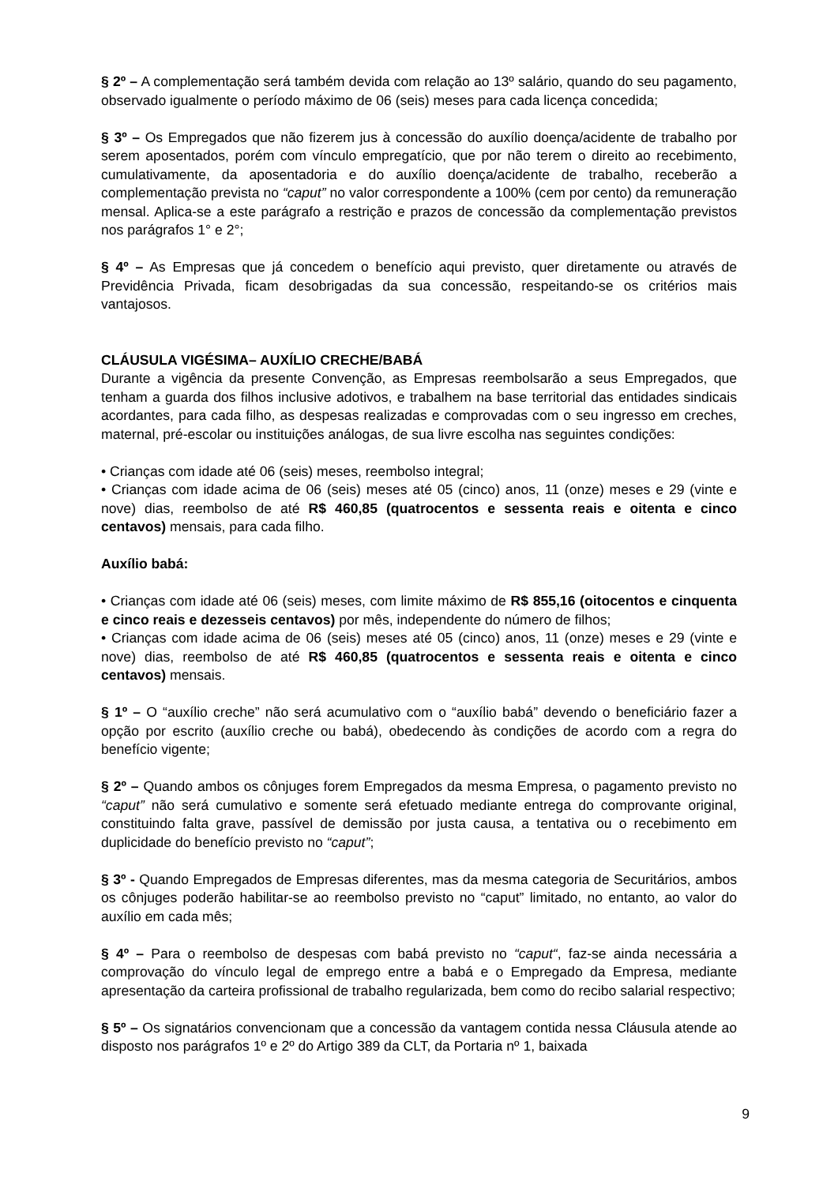§ 2º – A complementação será também devida com relação ao 13º salário, quando do seu pagamento, observado igualmente o período máximo de 06 (seis) meses para cada licença concedida;
§ 3º – Os Empregados que não fizerem jus à concessão do auxílio doença/acidente de trabalho por serem aposentados, porém com vínculo empregatício, que por não terem o direito ao recebimento, cumulativamente, da aposentadoria e do auxílio doença/acidente de trabalho, receberão a complementação prevista no “caput” no valor correspondente a 100% (cem por cento) da remuneração mensal. Aplica-se a este parágrafo a restrição e prazos de concessão da complementação previstos nos parágrafos 1° e 2°;
§ 4º – As Empresas que já concedem o benefício aqui previsto, quer diretamente ou através de Previdência Privada, ficam desobrigadas da sua concessão, respeitando-se os critérios mais vantajosos.
CLÁUSULA VIGÉSIMA– AUXÍLIO CRECHE/BABÁ
Durante a vigência da presente Convenção, as Empresas reembolsarão a seus Empregados, que tenham a guarda dos filhos inclusive adotivos, e trabalhem na base territorial das entidades sindicais acordantes, para cada filho, as despesas realizadas e comprovadas com o seu ingresso em creches, maternal, pré-escolar ou instituições análogas, de sua livre escolha nas seguintes condições:
• Crianças com idade até 06 (seis) meses, reembolso integral;
• Crianças com idade acima de 06 (seis) meses até 05 (cinco) anos, 11 (onze) meses e 29 (vinte e nove) dias, reembolso de até R$ 460,85 (quatrocentos e sessenta reais e oitenta e cinco centavos) mensais, para cada filho.
Auxílio babá:
• Crianças com idade até 06 (seis) meses, com limite máximo de R$ 855,16 (oitocentos e cinquenta e cinco reais e dezesseis centavos) por mês, independente do número de filhos;
• Crianças com idade acima de 06 (seis) meses até 05 (cinco) anos, 11 (onze) meses e 29 (vinte e nove) dias, reembolso de até R$ 460,85 (quatrocentos e sessenta reais e oitenta e cinco centavos) mensais.
§ 1º – O “auxílio creche” não será acumulativo com o “auxílio babá” devendo o beneficiário fazer a opção por escrito (auxílio creche ou babá), obedecendo às condições de acordo com a regra do benefício vigente;
§ 2º – Quando ambos os cônjuges forem Empregados da mesma Empresa, o pagamento previsto no “caput” não será cumulativo e somente será efetuado mediante entrega do comprovante original, constituindo falta grave, passível de demissão por justa causa, a tentativa ou o recebimento em duplicidade do benefício previsto no “caput”;
§ 3º - Quando Empregados de Empresas diferentes, mas da mesma categoria de Securitários, ambos os cônjuges poderão habilitar-se ao reembolso previsto no “caput” limitado, no entanto, ao valor do auxílio em cada mês;
§ 4º – Para o reembolso de despesas com babá previsto no “caput“, faz-se ainda necessária a comprovação do vínculo legal de emprego entre a babá e o Empregado da Empresa, mediante apresentação da carteira profissional de trabalho regularizada, bem como do recibo salarial respectivo;
§ 5º – Os signatários convencionam que a concessão da vantagem contida nessa Cláusula atende ao disposto nos parágrafos 1º e 2º do Artigo 389 da CLT, da Portaria nº 1, baixada
9